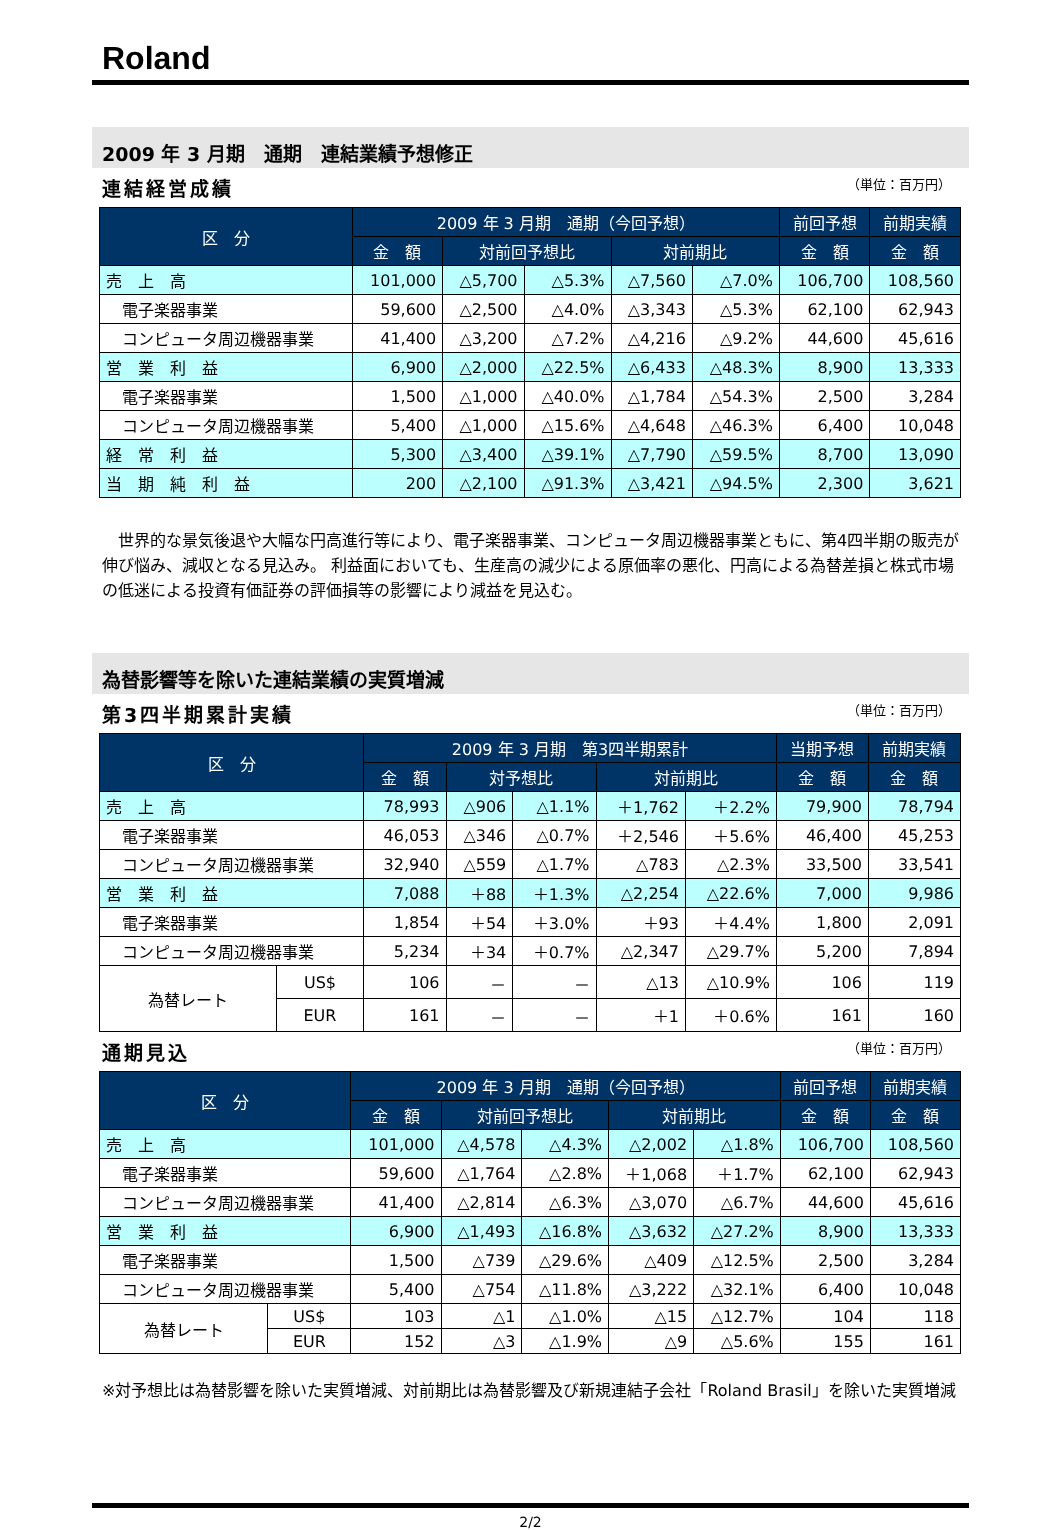Roland
2009 年 3 月期　通期　連結業績予想修正
連結経営成績 （単位：百万円）
| 区 分 | 2009 年 3 月期 通期（今回予想） | | | | | 前回予想 | 前期実績 |
| --- | --- | --- | --- | --- | --- | --- | --- |
| | 金 額 | 対前回予想比 | | 対前期比 | | 金 額 | 金 額 |
| 売 上 高 | 101,000 | △5,700 | △5.3% | △7,560 | △7.0% | 106,700 | 108,560 |
| 電子楽器事業 | 59,600 | △2,500 | △4.0% | △3,343 | △5.3% | 62,100 | 62,943 |
| コンピュータ周辺機器事業 | 41,400 | △3,200 | △7.2% | △4,216 | △9.2% | 44,600 | 45,616 |
| 営 業 利 益 | 6,900 | △2,000 | △22.5% | △6,433 | △48.3% | 8,900 | 13,333 |
| 電子楽器事業 | 1,500 | △1,000 | △40.0% | △1,784 | △54.3% | 2,500 | 3,284 |
| コンピュータ周辺機器事業 | 5,400 | △1,000 | △15.6% | △4,648 | △46.3% | 6,400 | 10,048 |
| 経 常 利 益 | 5,300 | △3,400 | △39.1% | △7,790 | △59.5% | 8,700 | 13,090 |
| 当 期 純 利 益 | 200 | △2,100 | △91.3% | △3,421 | △94.5% | 2,300 | 3,621 |
　世界的な景気後退や大幅な円高進行等により、電子楽器事業、コンピュータ周辺機器事業ともに、第4四半期の販売が伸び悩み、減収となる見込み。 利益面においても、生産高の減少による原価率の悪化、円高による為替差損と株式市場の低迷による投資有価証券の評価損等の影響により減益を見込む。
為替影響等を除いた連結業績の実質増減
第3四半期累計実績 （単位：百万円）
| 区 分 | | 2009 年 3 月期 第3四半期累計 | | | | | 当期予想 | 前期実績 |
| --- | --- | --- | --- | --- | --- | --- | --- | --- |
| | | 金 額 | 対予想比 | | 対前期比 | | 金 額 | 金 額 |
| 売 上 高 | | 78,993 | △906 | △1.1% | ＋1,762 | ＋2.2% | 79,900 | 78,794 |
| 電子楽器事業 | | 46,053 | △346 | △0.7% | ＋2,546 | ＋5.6% | 46,400 | 45,253 |
| コンピュータ周辺機器事業 | | 32,940 | △559 | △1.7% | △783 | △2.3% | 33,500 | 33,541 |
| 営 業 利 益 | | 7,088 | ＋88 | ＋1.3% | △2,254 | △22.6% | 7,000 | 9,986 |
| 電子楽器事業 | | 1,854 | ＋54 | ＋3.0% | ＋93 | ＋4.4% | 1,800 | 2,091 |
| コンピュータ周辺機器事業 | | 5,234 | ＋34 | ＋0.7% | △2,347 | △29.7% | 5,200 | 7,894 |
| 為替レート | US$ | 106 | － | － | △13 | △10.9% | 106 | 119 |
| | EUR | 161 | － | － | ＋1 | ＋0.6% | 161 | 160 |
通期見込 （単位：百万円）
| 区 分 | | 2009 年 3 月期 通期（今回予想） | | | | | 前回予想 | 前期実績 |
| --- | --- | --- | --- | --- | --- | --- | --- | --- |
| | | 金 額 | 対前回予想比 | | 対前期比 | | 金 額 | 金 額 |
| 売 上 高 | | 101,000 | △4,578 | △4.3% | △2,002 | △1.8% | 106,700 | 108,560 |
| 電子楽器事業 | | 59,600 | △1,764 | △2.8% | ＋1,068 | ＋1.7% | 62,100 | 62,943 |
| コンピュータ周辺機器事業 | | 41,400 | △2,814 | △6.3% | △3,070 | △6.7% | 44,600 | 45,616 |
| 営 業 利 益 | | 6,900 | △1,493 | △16.8% | △3,632 | △27.2% | 8,900 | 13,333 |
| 電子楽器事業 | | 1,500 | △739 | △29.6% | △409 | △12.5% | 2,500 | 3,284 |
| コンピュータ周辺機器事業 | | 5,400 | △754 | △11.8% | △3,222 | △32.1% | 6,400 | 10,048 |
| 為替レート | US$ | 103 | △1 | △1.0% | △15 | △12.7% | 104 | 118 |
| | EUR | 152 | △3 | △1.9% | △9 | △5.6% | 155 | 161 |
※対予想比は為替影響を除いた実質増減、対前期比は為替影響及び新規連結子会社「Roland Brasil」を除いた実質増減
2/2